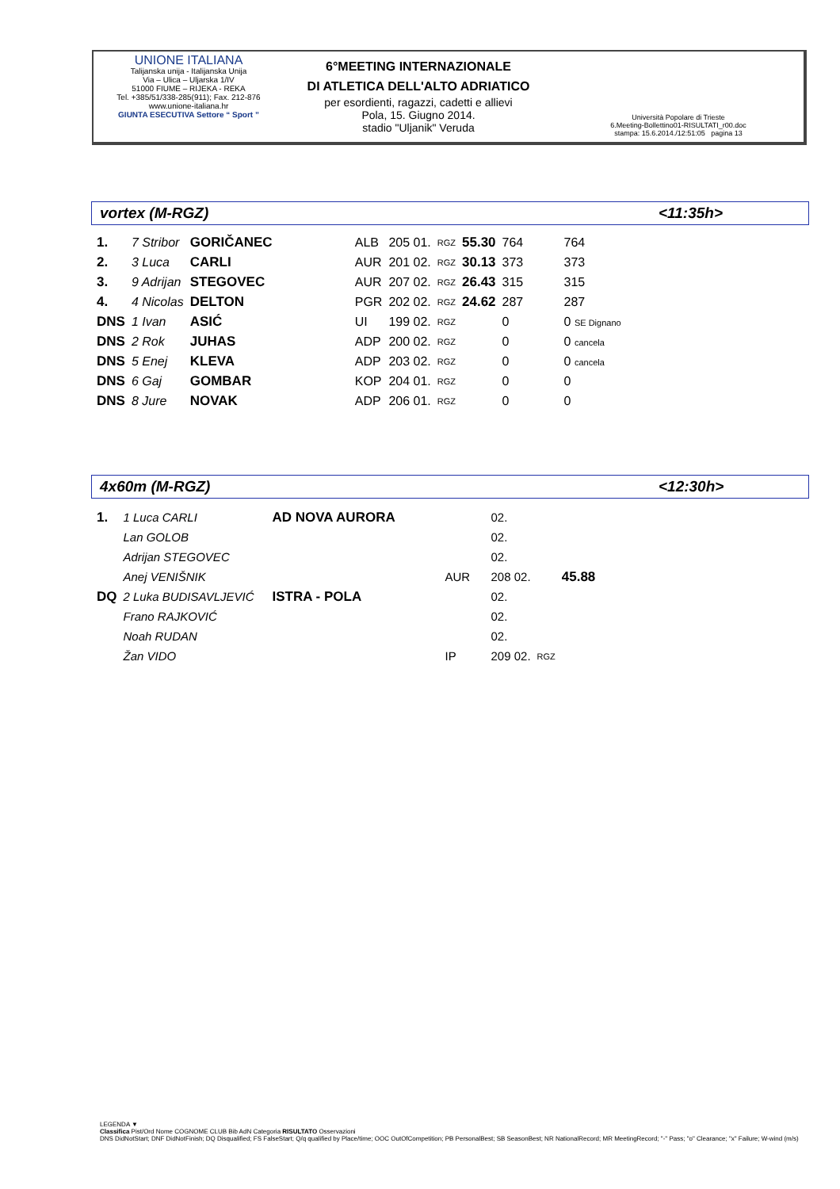UNIONE ITALIANA
Talijanska unija - Italijanska Unija
Via – Ulica – Uljarska 1/IV
51000 FIUME – RIJEKA - REKA
Tel. +385/51/338-285(911); Fax. 212-876
www.unione-italiana.hr
GIUNTA ESECUTIVA Settore “ Sport ”
6°MEETING INTERNAZIONALE
DI ATLETICA DELL'ALTO ADRIATICO
per esordienti, ragazzi, cadetti e allievi
Pola, 15. Giugno 2014.
stadio "Uljanik" Veruda
Università Popolare di Trieste
6.Meeting-Bollettino01-RISULTATI_r00.doc
stampa: 15.6.2014./12:51:05 pagina 13
vortex (M-RGZ) <11:35h>
| 1. | 7 Stribor | GORIČANEC | ALB | 205 01. | RGZ | 55.30 | 764 | 764 |
| 2. | 3 Luca | CARLI | AUR | 201 02. | RGZ | 30.13 | 373 | 373 |
| 3. | 9 Adrijan | STEGOVEC | AUR | 207 02. | RGZ | 26.43 | 315 | 315 |
| 4. | 4 Nicolas | DELTON | PGR | 202 02. | RGZ | 24.62 | 287 | 287 |
| DNS | 1 Ivan | ASIĆ | UI | 199 02. | RGZ | | 0 | 0 SE Dignano |
| DNS | 2 Rok | JUHAS | ADP | 200 02. | RGZ | | 0 | 0 cancela |
| DNS | 5 Enej | KLEVA | ADP | 203 02. | RGZ | | 0 | 0 cancela |
| DNS | 6 Gaj | GOMBAR | KOP | 204 01. | RGZ | | 0 | 0 |
| DNS | 8 Jure | NOVAK | ADP | 206 01. | RGZ | | 0 | 0 |
4x60m (M-RGZ) <12:30h>
| 1. | 1 Luca CARLI | AD NOVA AURORA | | 02. | | |
| | Lan GOLOB | | | 02. | | |
| | Adrijan STEGOVEC | | | 02. | | |
| | Anej VENIŠNIK | | AUR | 208 02. | | 45.88 |
| DQ | 2 Luka BUDISAVLJEVIĆ | ISTRA - POLA | | 02. | | |
| | Frano RAJKOVIĆ | | | 02. | | |
| | Noah RUDAN | | | 02. | | |
| | Žan VIDO | | IP | 209 02. | RGZ | |
LEGENDA ▼
Classifica Pist/Ord Nome COGNOME CLUB Bib AdN Categoria RISULTATO Osservazioni
DNS DidNotStart; DNF DidNotFinish; DQ Disqualified; FS FalseStart; Q/q qualified by Place/time; OOC OutOfCompetition; PB PersonalBest; SB SeasonBest; NR NationalRecord; MR MeetingRecord; "-" Pass; "o" Clearance; "x" Failure; W-wind (m/s)